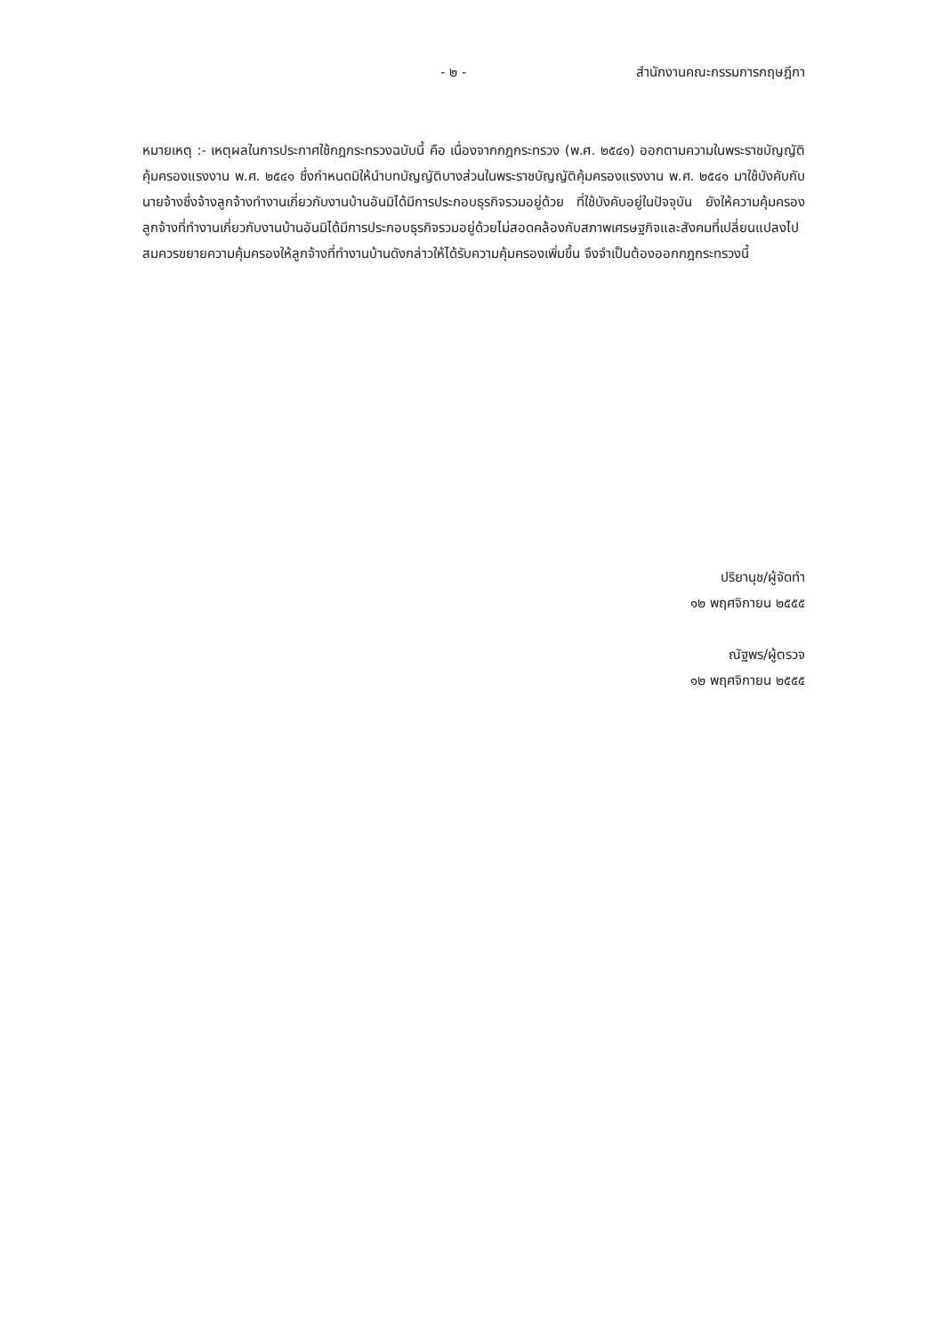- ๒ - สำนักงานคณะกรรมการกฤษฎีกา
หมายเหตุ :- เหตุผลในการประกาศใช้กฎกระทรวงฉบับนี้ คือ เนื่องจากกฎกระทรวง (พ.ศ. ๒๕๔๑) ออกตามความในพระราชบัญญัติคุ้มครองแรงงาน พ.ศ. ๒๕๔๑ ซึ่งกำหนดมิให้นำบทบัญญัติบางส่วนในพระราชบัญญัติคุ้มครองแรงงาน พ.ศ. ๒๕๔๑ มาใช้บังคับกับนายจ้างซึ่งจ้างลูกจ้างทำงานเกี่ยวกับงานบ้านอันมิได้มีการประกอบธุรกิจรวมอยู่ด้วย ที่ใช้บังคับอยู่ในปัจจุบัน ยังให้ความคุ้มครองลูกจ้างที่ทำงานเกี่ยวกับงานบ้านอันมิได้มีการประกอบธุรกิจรวมอยู่ด้วยไม่สอดคล้องกับสภาพเศรษฐกิจและสังคมที่เปลี่ยนแปลงไป สมควรขยายความคุ้มครองให้ลูกจ้างที่ทำงานบ้านดังกล่าวให้ได้รับความคุ้มครองเพิ่มขึ้น จึงจำเป็นต้องออกกฎกระทรวงนี้
ปริยานุช/ผู้จัดทำ
๑๒ พฤศจิกายน ๒๕๕๕
ณัฐพร/ผู้ตรวจ
๑๒ พฤศจิกายน ๒๕๕๕